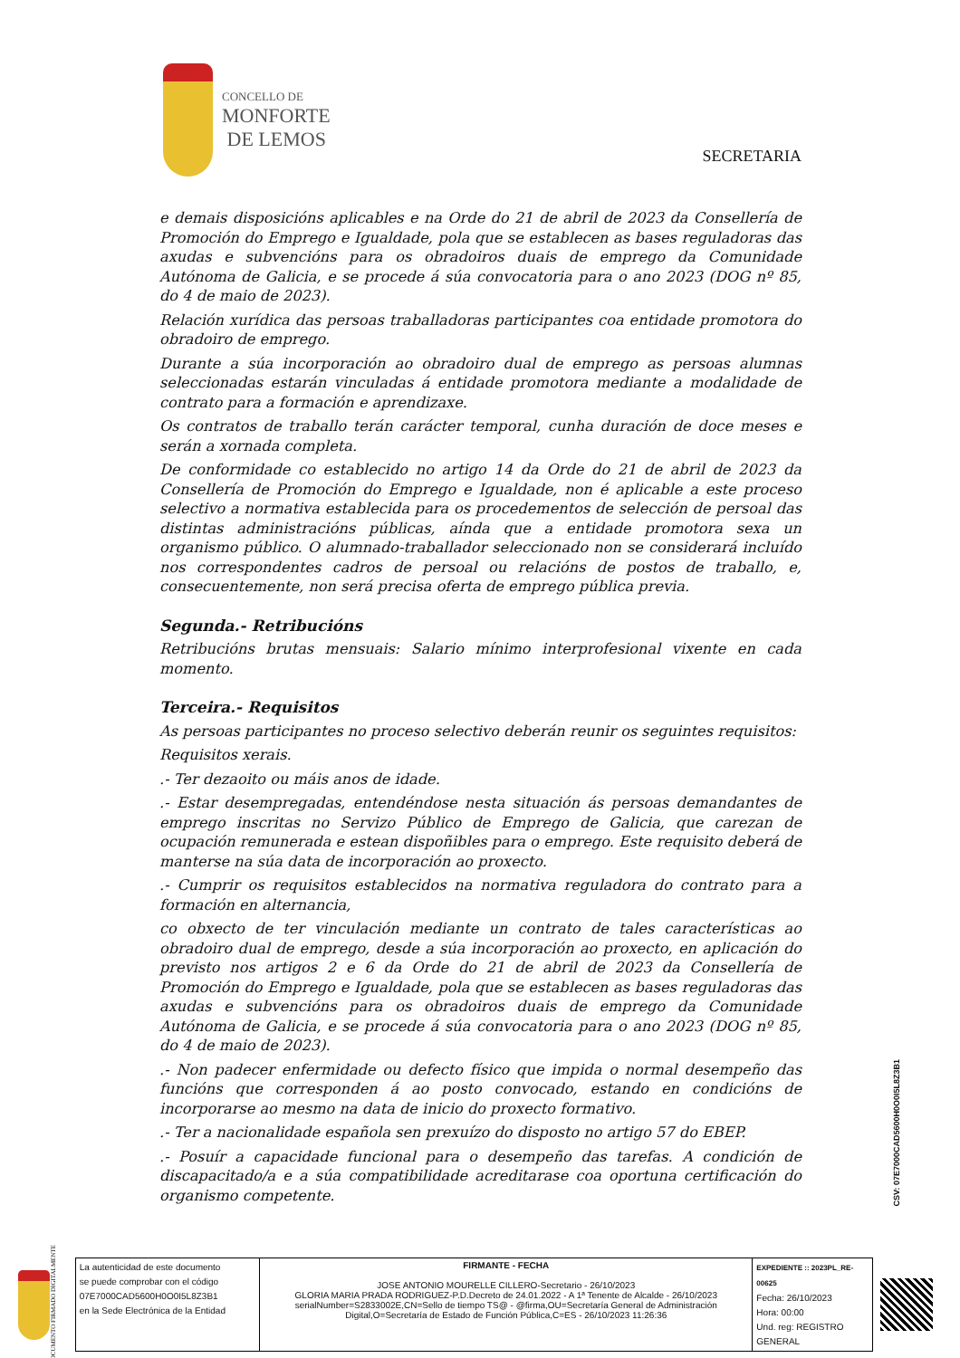CONCELLO DE
MONFORTE
DE LEMOS
SECRETARIA
e demais disposicións aplicables e na Orde do 21 de abril de 2023 da Consellería de Promoción do Emprego e Igualdade, pola que se establecen as bases reguladoras das axudas e subvencións para os obradoiros duais de emprego da Comunidade Autónoma de Galicia, e se procede á súa convocatoria para o ano 2023 (DOG nº 85, do 4 de maio de 2023).
Relación xurídica das persoas traballadoras participantes coa entidade promotora do obradoiro de emprego.
Durante a súa incorporación ao obradoiro dual de emprego as persoas alumnas seleccionadas estarán vinculadas á entidade promotora mediante a modalidade de contrato para a formación e aprendizaxe.
Os contratos de traballo terán carácter temporal, cunha duración de doce meses e serán a xornada completa.
De conformidade co establecido no artigo 14 da Orde do 21 de abril de 2023 da Consellería de Promoción do Emprego e Igualdade, non é aplicable a este proceso selectivo a normativa establecida para os procedementos de selección de persoal das distintas administracións públicas, aínda que a entidade promotora sexa un organismo público. O alumnado-traballador seleccionado non se considerará incluído nos correspondentes cadros de persoal ou relacións de postos de traballo, e, consecuentemente, non será precisa oferta de emprego pública previa.
Segunda.- Retribucións
Retribucións brutas mensuais: Salario mínimo interprofesional vixente en cada momento.
Terceira.- Requisitos
As persoas participantes no proceso selectivo deberán reunir os seguintes requisitos:
Requisitos xerais.
.- Ter dezaoito ou máis anos de idade.
.- Estar desempregadas, entendéndose nesta situación ás persoas demandantes de emprego inscritas no Servizo Público de Emprego de Galicia, que carezan de ocupación remunerada e estean dispoñibles para o emprego. Este requisito deberá de manterse na súa data de incorporación ao proxecto.
.- Cumprir os requisitos establecidos na normativa reguladora do contrato para a formación en alternancia,
co obxecto de ter vinculación mediante un contrato de tales características ao obradoiro dual de emprego, desde a súa incorporación ao proxecto, en aplicación do previsto nos artigos 2 e 6 da Orde do 21 de abril de 2023 da Consellería de Promoción do Emprego e Igualdade, pola que se establecen as bases reguladoras das axudas e subvencións para os obradoiros duais de emprego da Comunidade Autónoma de Galicia, e se procede á súa convocatoria para o ano 2023 (DOG nº 85, do 4 de maio de 2023).
.- Non padecer enfermidade ou defecto físico que impida o normal desempeño das funcións que corresponden á ao posto convocado, estando en condicións de incorporarse ao mesmo na data de inicio do proxecto formativo.
.- Ter a nacionalidade española sen prexuízo do disposto no artigo 57 do EBEP.
.- Posuír a capacidade funcional para o desempeño das tarefas. A condición de discapacitado/a e a súa compatibilidade acreditarase coa oportuna certificación do organismo competente.
CSV: 07E7000CAD5600H0O0I5L8Z3B1
DOCUMENTO FIRMADO DIGITALMENTE
| La autenticidad de este documento se puede comprobar con el código 07E7000CAD5600H0O0I5L8Z3B1 en la Sede Electrónica de la Entidad | FIRMANTE - FECHA JOSE ANTONIO MOURELLE CILLERO-Secretario - 26/10/2023 GLORIA MARIA PRADA RODRIGUEZ-P.D.Decreto de 24.01.2022 - A 1ª Tenente de Alcalde - 26/10/2023 serialNumber=S2833002E,CN=Sello de tiempo TS@ - @firma,OU=Secretaría General de Administración Digital,O=Secretaría de Estado de Función Pública,C=ES - 26/10/2023 11:26:36 | EXPEDIENTE :: 2023PL_RE-00625 Fecha: 26/10/2023 Hora: 00:00 Und. reg: REGISTRO GENERAL |